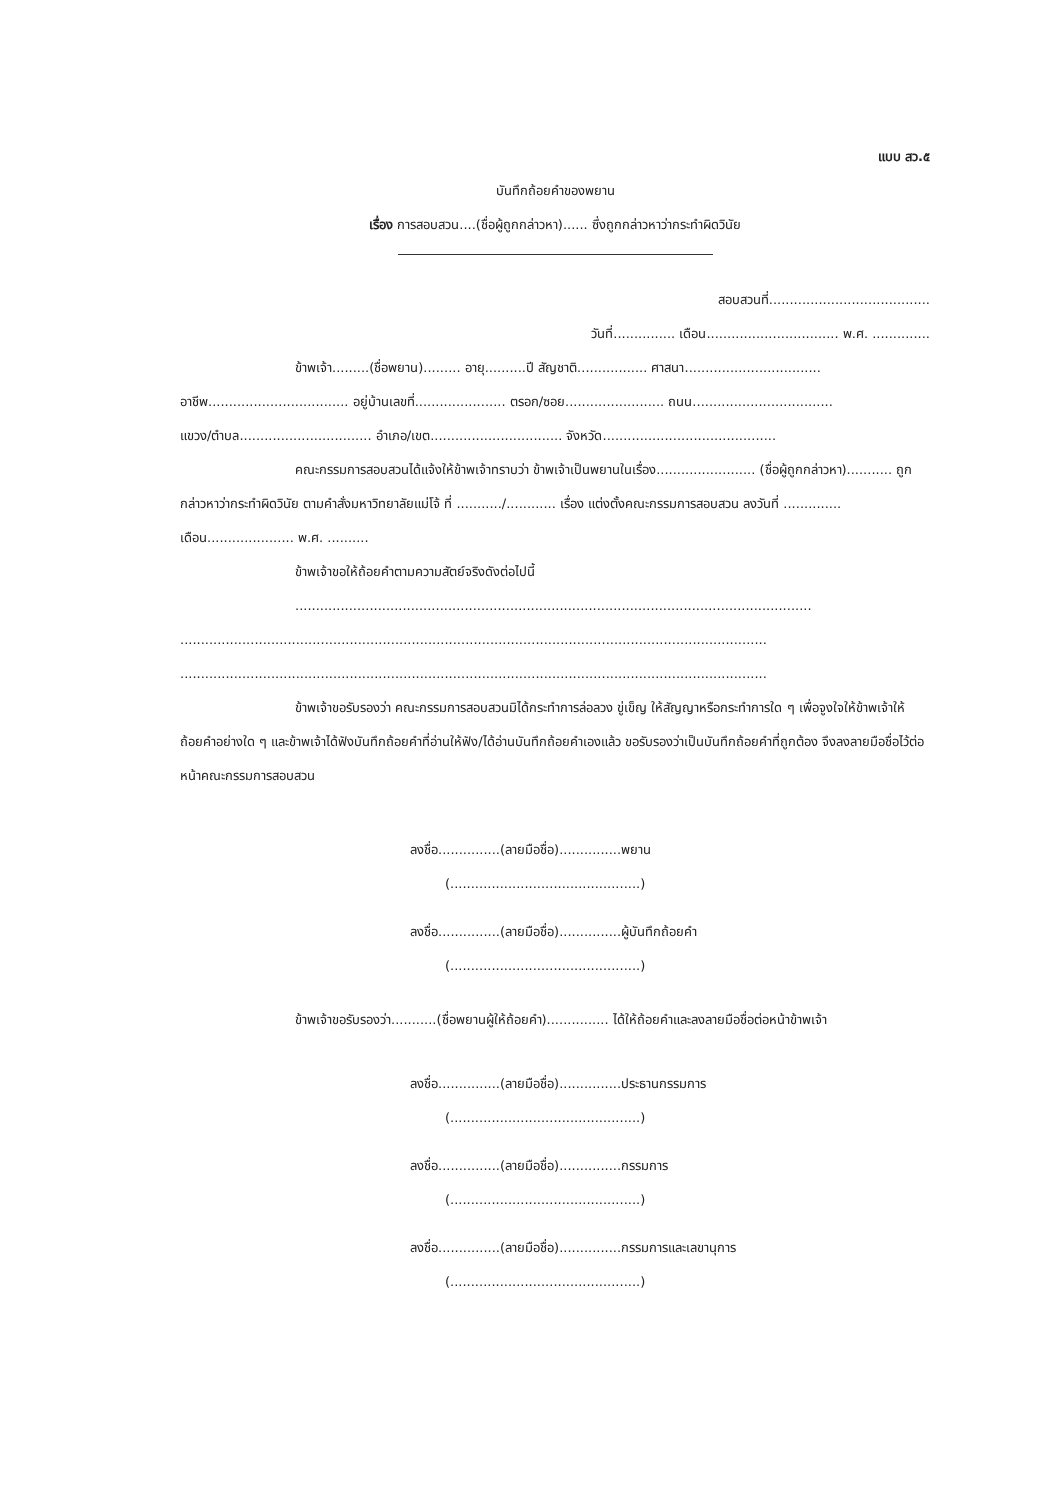แบบ สว.๕
บันทึกถ้อยคำของพยาน
เรื่อง การสอบสวน....(ชื่อผู้ถูกกล่าวหา)...... ซึ่งถูกกล่าวหาว่ากระทำผิดวินัย
สอบสวนที่.......................................
วันที่............... เดือน................................ พ.ศ. ..............
ข้าพเจ้า.........(ชื่อพยาน)......... อายุ..........ปี สัญชาติ................. ศาสนา.................................
อาชีพ.................................. อยู่บ้านเลขที่...................... ตรอก/ซอย........................ ถนน..................................
แขวง/ตำบล................................ อำเภอ/เขต................................ จังหวัด..........................................
คณะกรรมการสอบสวนได้แจ้งให้ข้าพเจ้าทราบว่า ข้าพเจ้าเป็นพยานในเรื่อง........................ (ชื่อผู้ถูกกล่าวหา)........... ถูกกล่าวหาว่ากระทำผิดวินัย ตามคำสั่งมหาวิทยาลัยแม่โจ้ ที่ .........../............ เรื่อง แต่งตั้งคณะกรรมการสอบสวน ลงวันที่ .............. เดือน..................... พ.ศ. ..........
ข้าพเจ้าขอให้ถ้อยคำตามความสัตย์จริงดังต่อไปนี้
.............................................................................................................................
..............................................................................................................................................
..............................................................................................................................................
ข้าพเจ้าขอรับรองว่า คณะกรรมการสอบสวนมิได้กระทำการล่อลวง ขู่เข็ญ ให้สัญญาหรือกระทำการใด ๆ เพื่อจูงใจให้ข้าพเจ้าให้ถ้อยคำอย่างใด ๆ และข้าพเจ้าได้ฟังบันทึกถ้อยคำที่อ่านให้ฟัง/ได้อ่านบันทึกถ้อยคำเองแล้ว ขอรับรองว่าเป็นบันทึกถ้อยคำที่ถูกต้อง จึงลงลายมือชื่อไว้ต่อหน้าคณะกรรมการสอบสวน
ลงชื่อ...............(ลายมือชื่อ)...............พยาน
(..............................................)
ลงชื่อ...............(ลายมือชื่อ)...............ผู้บันทึกถ้อยคำ
(..............................................)
ข้าพเจ้าขอรับรองว่า...........(ชื่อพยานผู้ให้ถ้อยคำ)............... ได้ให้ถ้อยคำและลงลายมือชื่อต่อหน้าข้าพเจ้า
ลงชื่อ...............(ลายมือชื่อ)...............ประธานกรรมการ
(..............................................)
ลงชื่อ...............(ลายมือชื่อ)...............กรรมการ
(..............................................)
ลงชื่อ...............(ลายมือชื่อ)...............กรรมการและเลขานุการ
(..............................................)